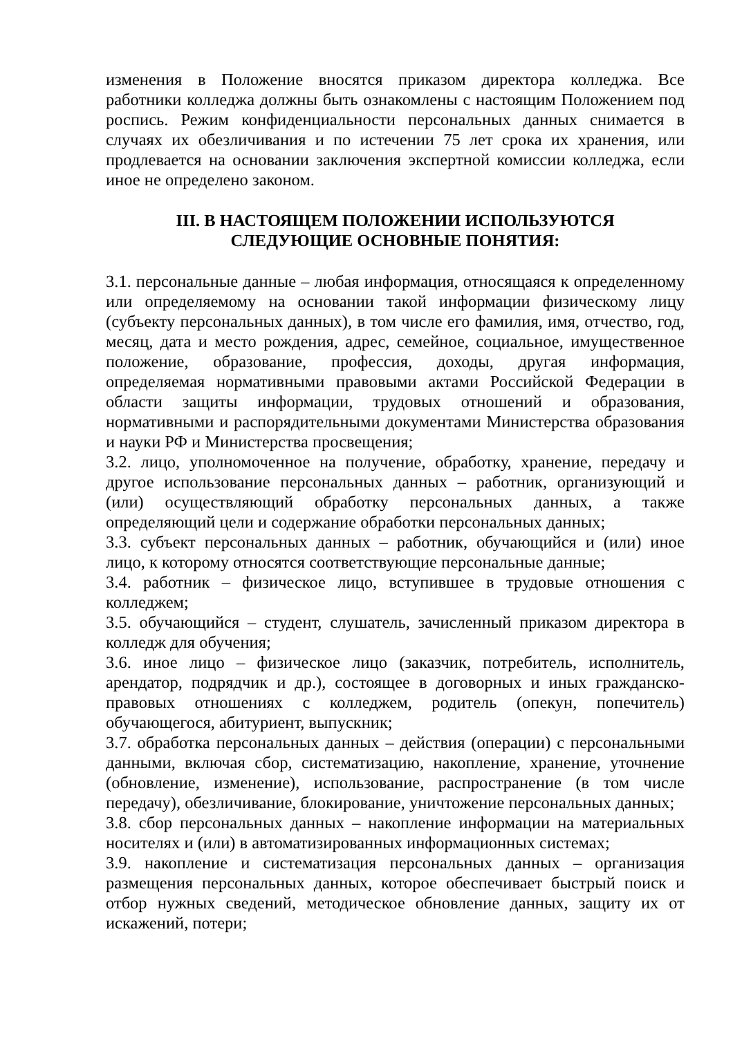изменения в Положение вносятся приказом директора колледжа. Все работники колледжа должны быть ознакомлены с настоящим Положением под роспись. Режим конфиденциальности персональных данных снимается в случаях их обезличивания и по истечении 75 лет срока их хранения, или продлевается на основании заключения экспертной комиссии колледжа, если иное не определено законом.
III. В НАСТОЯЩЕМ ПОЛОЖЕНИИ ИСПОЛЬЗУЮТСЯ
СЛЕДУЮЩИЕ ОСНОВНЫЕ ПОНЯТИЯ:
3.1. персональные данные – любая информация, относящаяся к определенному или определяемому на основании такой информации физическому лицу (субъекту персональных данных), в том числе его фамилия, имя, отчество, год, месяц, дата и место рождения, адрес, семейное, социальное, имущественное положение, образование, профессия, доходы, другая информация, определяемая нормативными правовыми актами Российской Федерации в области защиты информации, трудовых отношений и образования, нормативными и распорядительными документами Министерства образования и науки РФ и Министерства просвещения;
3.2. лицо, уполномоченное на получение, обработку, хранение, передачу и другое использование персональных данных – работник, организующий и (или) осуществляющий обработку персональных данных, а также определяющий цели и содержание обработки персональных данных;
3.3. субъект персональных данных – работник, обучающийся и (или) иное лицо, к которому относятся соответствующие персональные данные;
3.4. работник – физическое лицо, вступившее в трудовые отношения с колледжем;
3.5. обучающийся – студент, слушатель, зачисленный приказом директора в колледж для обучения;
3.6. иное лицо – физическое лицо (заказчик, потребитель, исполнитель, арендатор, подрядчик и др.), состоящее в договорных и иных гражданско-правовых отношениях с колледжем, родитель (опекун, попечитель) обучающегося, абитуриент, выпускник;
3.7. обработка персональных данных – действия (операции) с персональными данными, включая сбор, систематизацию, накопление, хранение, уточнение (обновление, изменение), использование, распространение (в том числе передачу), обезличивание, блокирование, уничтожение персональных данных;
3.8. сбор персональных данных – накопление информации на материальных носителях и (или) в автоматизированных информационных системах;
3.9. накопление и систематизация персональных данных – организация размещения персональных данных, которое обеспечивает быстрый поиск и отбор нужных сведений, методическое обновление данных, защиту их от искажений, потери;